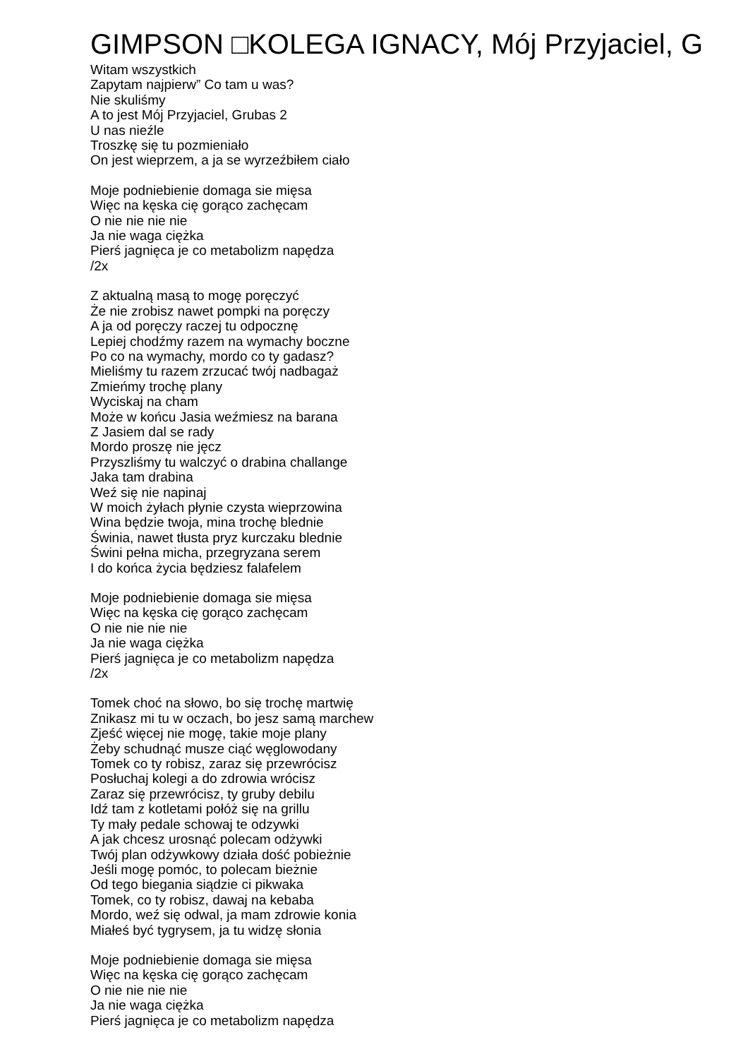GIMPSON □KOLEGA IGNACY, Mój Przyjaciel, G
Witam wszystkich
Zapytam najpierw” Co tam u was?
Nie skuliśmy
A to jest Mój Przyjaciel, Grubas 2
U nas nieźle
Troszkę się tu pozmieniało
On jest wieprzem, a ja se wyrzeźbiłem ciało
Moje podniebienie domaga sie mięsa
Więc na kęska cię gorąco zachęcam
O nie nie nie nie
Ja nie waga ciężka
Pierś jagnięca je co metabolizm napędza
/2x
Z aktualną masą to mogę poręczyć
Że nie zrobisz nawet pompki na poręczy
A ja od poręczy raczej tu odpocznę
Lepiej chodźmy razem na wymachy boczne
Po co na wymachy, mordo co ty gadasz?
Mieliśmy tu razem zrzucać twój nadbagaż
Zmieńmy trochę plany
Wyciskaj na cham
Może w końcu Jasia weźmiesz na barana
Z Jasiem dal se rady
Mordo proszę nie jęcz
Przyszliśmy tu walczyć o drabina challange
Jaka tam drabina
Weź się nie napinaj
W moich żyłach płynie czysta wieprzowina
Wina będzie twoja, mina trochę blednie
Świnia, nawet tłusta pryz kurczaku blednie
Świni pełna micha, przegryzana serem
I do końca życia będziesz falafelem
Moje podniebienie domaga sie mięsa
Więc na kęska cię gorąco zachęcam
O nie nie nie nie
Ja nie waga ciężka
Pierś jagnięca je co metabolizm napędza
/2x
Tomek choć na słowo, bo się trochę martwię
Znikasz mi tu w oczach, bo jesz samą marchew
Zjeść więcej nie mogę, takie moje plany
Żeby schudnąć musze ciąć węglowodany
Tomek co ty robisz, zaraz się przewrócisz
Posłuchaj kolegi a do zdrowia wrócisz
Zaraz się przewrócisz, ty gruby debilu
Idź tam z kotletami połóż się na grillu
Ty mały pedale schowaj te odzywki
A jak chcesz urosnąć polecam odżywki
Twój plan odżywkowy działa dość pobieżnie
Jeśli mogę pomóc, to polecam bieżnie
Od tego biegania siądzie ci pikwaka
Tomek, co ty robisz, dawaj na kebaba
Mordo, weź się odwal, ja mam zdrowie konia
Miałeś być tygrysem, ja tu widzę słonia
Moje podniebienie domaga sie mięsa
Więc na kęska cię gorąco zachęcam
O nie nie nie nie
Ja nie waga ciężka
Pierś jagnięca je co metabolizm napędza